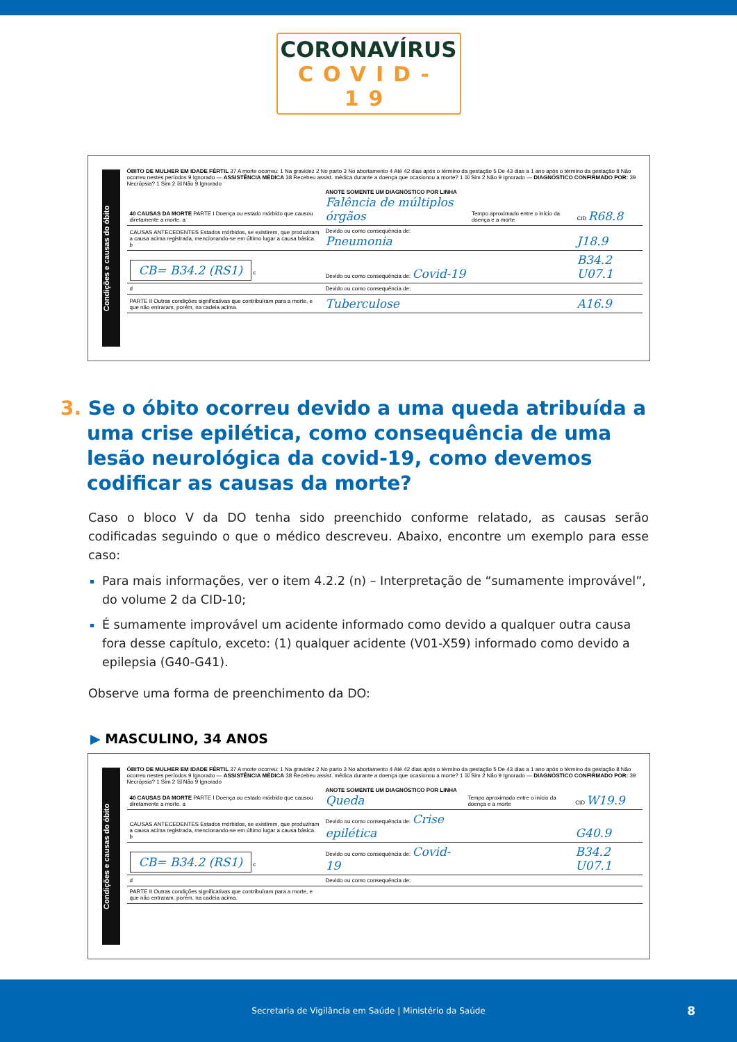CORONAVÍRUS
COVID-19
Condições e causas do óbito
ÓBITO DE MULHER EM IDADE FÉRTIL 37 A morte ocorreu: 1 Na gravidez 2 No parto 3 No abortamento 4 Até 42 dias após o término da gestação 5 De 43 dias a 1 ano após o término da gestação 8 Não ocorreu nestes períodos 9 Ignorado — ASSISTÊNCIA MÉDICA 38 Recebeu assist. médica durante a doença que ocasionou a morte? 1 ☒ Sim 2 Não 9 Ignorado — DIAGNÓSTICO CONFIRMADO POR: 39 Necrópsia? 1 Sim 2 ☒ Não 9 Ignorado
| 40 CAUSAS DA MORTE PARTE I Doença ou estado mórbido que causou diretamente a morte. a | ANOTE SOMENTE UM DIAGNÓSTICO POR LINHA Falência de múltiplos órgãos | Tempo aproximado entre o início da doença e a morte | CID R68.8 |
| CAUSAS ANTECEDENTES Estados mórbidos, se existirem, que produziram a causa acima registrada, mencionando-se em último lugar a causa básica. b | Devido ou como consequência de: Pneumonia | | J18.9 |
| CB= B34.2 (RS1) c | Devido ou como consequência de: Covid-19 | | B34.2 U07.1 |
| d | Devido ou como consequência de: | | |
| PARTE II Outras condições significativas que contribuíram para a morte, e que não entraram, porém, na cadeia acima. | Tuberculose | | A16.9 |
3. Se o óbito ocorreu devido a uma queda atribuída a uma crise epilética, como consequência de uma lesão neurológica da covid-19, como devemos codificar as causas da morte?
Caso o bloco V da DO tenha sido preenchido conforme relatado, as causas serão codificadas seguindo o que o médico descreveu. Abaixo, encontre um exemplo para esse caso:
Para mais informações, ver o item 4.2.2 (n) – Interpretação de “sumamente improvável”, do volume 2 da CID-10;
É sumamente improvável um acidente informado como devido a qualquer outra causa fora desse capítulo, exceto: (1) qualquer acidente (V01-X59) informado como devido a epilepsia (G40-G41).
Observe uma forma de preenchimento da DO:
▶ MASCULINO, 34 ANOS
Condições e causas do óbito
ÓBITO DE MULHER EM IDADE FÉRTIL 37 A morte ocorreu: 1 Na gravidez 2 No parto 3 No abortamento 4 Até 42 dias após o término da gestação 5 De 43 dias a 1 ano após o término da gestação 8 Não ocorreu nestes períodos 9 Ignorado — ASSISTÊNCIA MÉDICA 38 Recebeu assist. médica durante a doença que ocasionou a morte? 1 ☒ Sim 2 Não 9 Ignorado — DIAGNÓSTICO CONFIRMADO POR: 39 Necrópsia? 1 Sim 2 ☒ Não 9 Ignorado
| 40 CAUSAS DA MORTE PARTE I Doença ou estado mórbido que causou diretamente a morte. a | ANOTE SOMENTE UM DIAGNÓSTICO POR LINHA Queda | Tempo aproximado entre o início da doença e a morte | CID W19.9 |
| CAUSAS ANTECEDENTES Estados mórbidos, se existirem, que produziram a causa acima registrada, mencionando-se em último lugar a causa básica. b | Devido ou como consequência de: Crise epilética | | G40.9 |
| CB= B34.2 (RS1) c | Devido ou como consequência de: Covid-19 | | B34.2 U07.1 |
| d | Devido ou como consequência de: | | |
| PARTE II Outras condições significativas que contribuíram para a morte, e que não entraram, porém, na cadeia acima. | | | |
Secretaria de Vigilância em Saúde | Ministério da Saúde 8